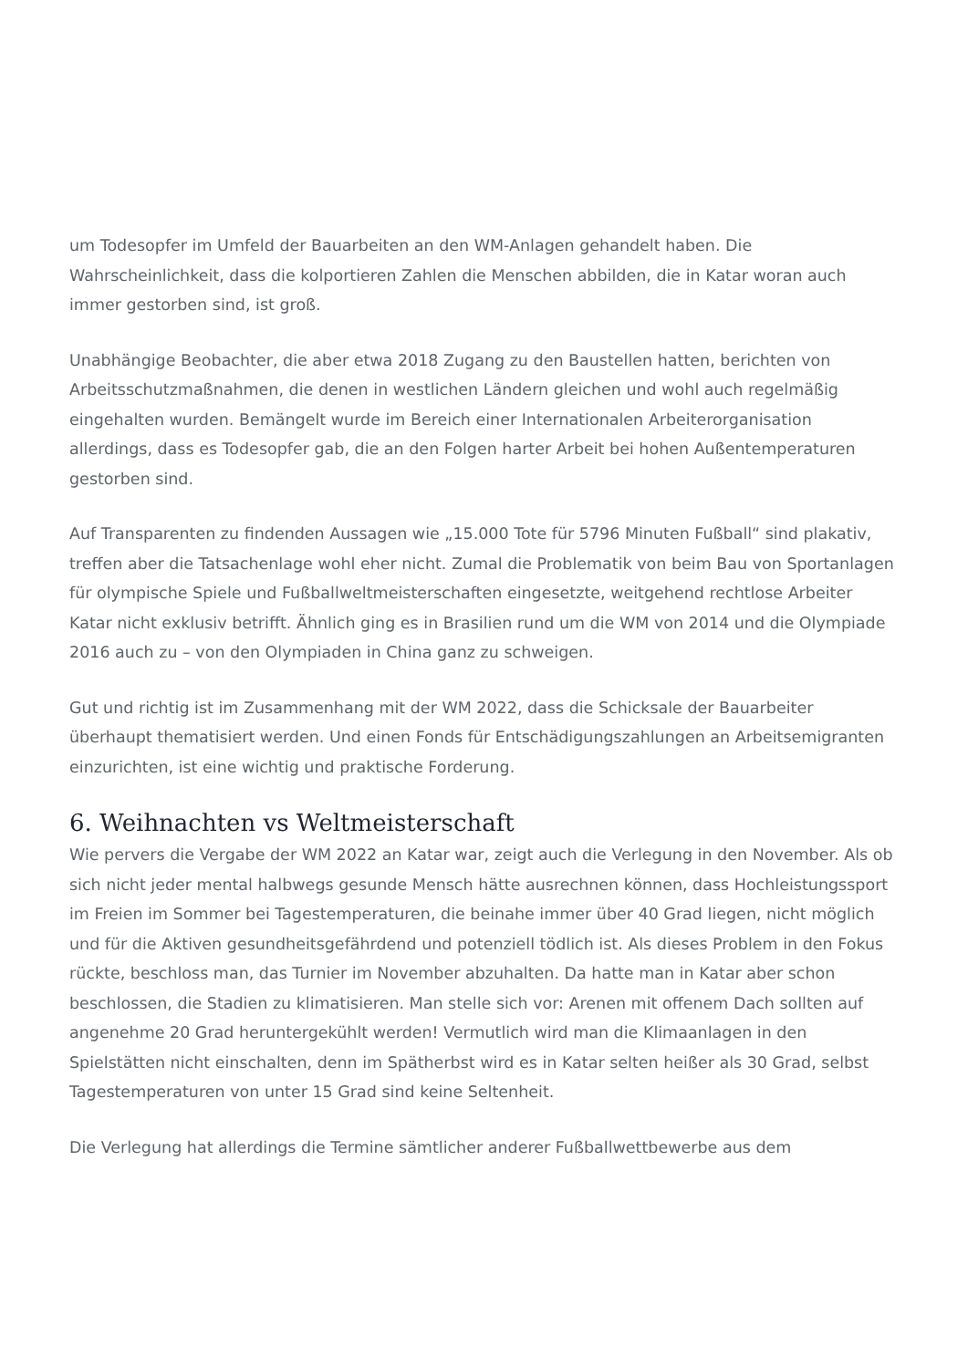um Todesopfer im Umfeld der Bauarbeiten an den WM-Anlagen gehandelt haben. Die Wahrscheinlichkeit, dass die kolportieren Zahlen die Menschen abbilden, die in Katar woran auch immer gestorben sind, ist groß.
Unabhängige Beobachter, die aber etwa 2018 Zugang zu den Baustellen hatten, berichten von Arbeitsschutzmaßnahmen, die denen in westlichen Ländern gleichen und wohl auch regelmäßig eingehalten wurden. Bemängelt wurde im Bereich einer Internationalen Arbeiterorganisation allerdings, dass es Todesopfer gab, die an den Folgen harter Arbeit bei hohen Außentemperaturen gestorben sind.
Auf Transparenten zu findenden Aussagen wie „15.000 Tote für 5796 Minuten Fußball“ sind plakativ, treffen aber die Tatsachenlage wohl eher nicht. Zumal die Problematik von beim Bau von Sportanlagen für olympische Spiele und Fußballweltmeisterschaften eingesetzte, weitgehend rechtlose Arbeiter Katar nicht exklusiv betrifft. Ähnlich ging es in Brasilien rund um die WM von 2014 und die Olympiade 2016 auch zu – von den Olympiaden in China ganz zu schweigen.
Gut und richtig ist im Zusammenhang mit der WM 2022, dass die Schicksale der Bauarbeiter überhaupt thematisiert werden. Und einen Fonds für Entschädigungszahlungen an Arbeitsemigranten einzurichten, ist eine wichtig und praktische Forderung.
6. Weihnachten vs Weltmeisterschaft
Wie pervers die Vergabe der WM 2022 an Katar war, zeigt auch die Verlegung in den November. Als ob sich nicht jeder mental halbwegs gesunde Mensch hätte ausrechnen können, dass Hochleistungssport im Freien im Sommer bei Tagestemperaturen, die beinahe immer über 40 Grad liegen, nicht möglich und für die Aktiven gesundheitsgefährdend und potenziell tödlich ist. Als dieses Problem in den Fokus rückte, beschloss man, das Turnier im November abzuhalten. Da hatte man in Katar aber schon beschlossen, die Stadien zu klimatisieren. Man stelle sich vor: Arenen mit offenem Dach sollten auf angenehme 20 Grad heruntergekühlt werden! Vermutlich wird man die Klimaanlagen in den Spielstätten nicht einschalten, denn im Spätherbst wird es in Katar selten heißer als 30 Grad, selbst Tagestemperaturen von unter 15 Grad sind keine Seltenheit.
Die Verlegung hat allerdings die Termine sämtlicher anderer Fußballwettbewerbe aus dem